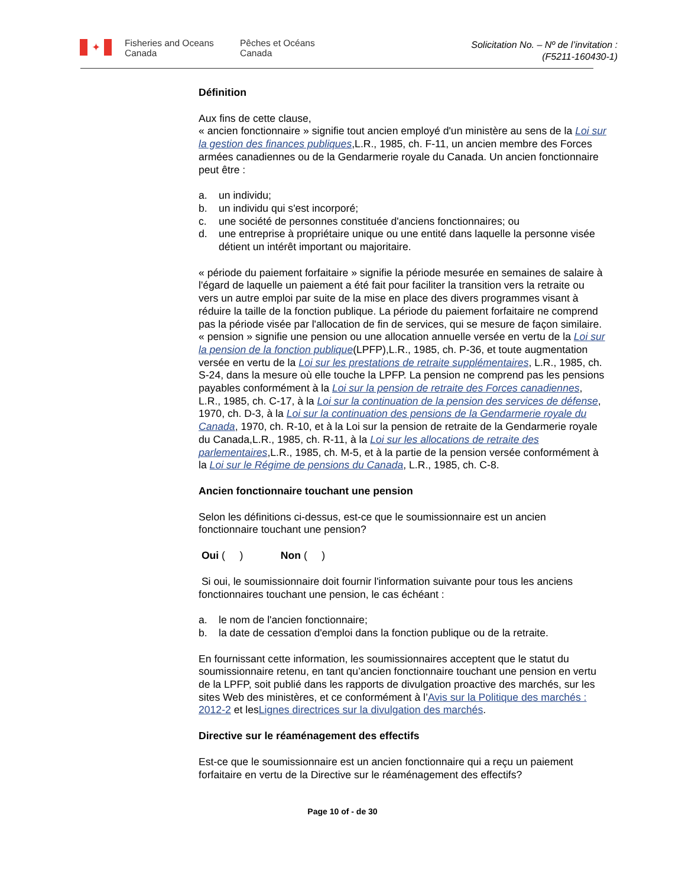✦
Fisheries and Oceans Canada
Pêches et Océans Canada
Solicitation No. – Nº de l’invitation :
(F5211-160430-1)
Définition
Aux fins de cette clause,
« ancien fonctionnaire » signifie tout ancien employé d'un ministère au sens de la Loi sur la gestion des finances publiques,L.R., 1985, ch. F-11, un ancien membre des Forces armées canadiennes ou de la Gendarmerie royale du Canada. Un ancien fonctionnaire peut être :
a. un individu;
b. un individu qui s'est incorporé;
c. une société de personnes constituée d'anciens fonctionnaires; ou
d. une entreprise à propriétaire unique ou une entité dans laquelle la personne visée détient un intérêt important ou majoritaire.
« période du paiement forfaitaire » signifie la période mesurée en semaines de salaire à l'égard de laquelle un paiement a été fait pour faciliter la transition vers la retraite ou vers un autre emploi par suite de la mise en place des divers programmes visant à réduire la taille de la fonction publique. La période du paiement forfaitaire ne comprend pas la période visée par l'allocation de fin de services, qui se mesure de façon similaire.
« pension » signifie une pension ou une allocation annuelle versée en vertu de la Loi sur la pension de la fonction publique(LPFP),L.R., 1985, ch. P-36, et toute augmentation versée en vertu de la Loi sur les prestations de retraite supplémentaires, L.R., 1985, ch. S-24, dans la mesure où elle touche la LPFP. La pension ne comprend pas les pensions payables conformément à la Loi sur la pension de retraite des Forces canadiennes, L.R., 1985, ch. C-17, à la Loi sur la continuation de la pension des services de défense, 1970, ch. D-3, à la Loi sur la continuation des pensions de la Gendarmerie royale du Canada, 1970, ch. R-10, et à la Loi sur la pension de retraite de la Gendarmerie royale du Canada,L.R., 1985, ch. R-11, à la Loi sur les allocations de retraite des parlementaires,L.R., 1985, ch. M-5, et à la partie de la pension versée conformément à la Loi sur le Régime de pensions du Canada, L.R., 1985, ch. C-8.
Ancien fonctionnaire touchant une pension
Selon les définitions ci-dessus, est-ce que le soumissionnaire est un ancien fonctionnaire touchant une pension?
Oui ( ) Non ( )
Si oui, le soumissionnaire doit fournir l'information suivante pour tous les anciens fonctionnaires touchant une pension, le cas échéant :
a. le nom de l'ancien fonctionnaire;
b. la date de cessation d'emploi dans la fonction publique ou de la retraite.
En fournissant cette information, les soumissionnaires acceptent que le statut du soumissionnaire retenu, en tant qu’ancien fonctionnaire touchant une pension en vertu de la LPFP, soit publié dans les rapports de divulgation proactive des marchés, sur les sites Web des ministères, et ce conformément à l’Avis sur la Politique des marchés : 2012-2 et lesLignes directrices sur la divulgation des marchés.
Directive sur le réaménagement des effectifs
Est-ce que le soumissionnaire est un ancien fonctionnaire qui a reçu un paiement forfaitaire en vertu de la Directive sur le réaménagement des effectifs?
Page 10 of - de 30